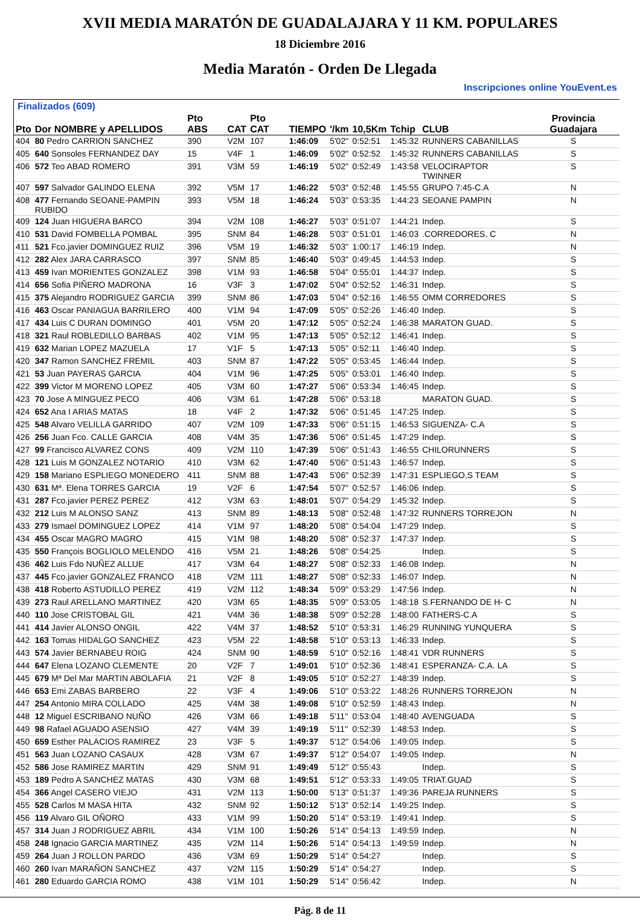XVII MEDIA MARATÓN DE GUADALAJARA Y 11 KM. POPULARES
18 Diciembre 2016
Media Maratón - Orden De Llegada
Inscripciones online YouEvent.es
Finalizados (609)
| Pto | Dor NOMBRE y APELLIDOS | Pto ABS | CAT | Pto CAT | TIEMPO | '/km | 10,5Km | Tchip | CLUB | Provincia Guadajara |
| --- | --- | --- | --- | --- | --- | --- | --- | --- | --- | --- |
| 404 | 80 Pedro CARRION SANCHEZ | 390 | V2M | 107 | 1:46:09 | 5'02" | 0:52:51 | 1:45:32 | RUNNERS CABANILLAS | S |
| 405 | 640 Sonsoles FERNANDEZ DAY | 15 | V4F | 1 | 1:46:09 | 5'02" | 0:52:52 | 1:45:32 | RUNNERS CABANILLAS | S |
| 406 | 572 Teo ABAD ROMERO | 391 | V3M | 59 | 1:46:19 | 5'02" | 0:52:49 | 1:43:58 | VELOCIRAPTOR TWINNER | S |
| 407 | 597 Salvador GALINDO ELENA | 392 | V5M | 17 | 1:46:22 | 5'03" | 0:52:48 | 1:45:55 | GRUPO 7:45-C.A | N |
| 408 | 477 Fernando SEOANE-PAMPIN RUBIDO | 393 | V5M | 18 | 1:46:24 | 5'03" | 0:53:35 | 1:44:23 | SEOANE PAMPIN | N |
| 409 | 124 Juan HIGUERA BARCO | 394 | V2M | 108 | 1:46:27 | 5'03" | 0:51:07 | 1:44:21 | Indep. | S |
| 410 | 531 David FOMBELLA POMBAL | 395 | SNM | 84 | 1:46:28 | 5'03" | 0:51:01 | 1:46:03 | .CORREDORES. C | N |
| 411 | 521 Fco.javier DOMINGUEZ RUIZ | 396 | V5M | 19 | 1:46:32 | 5'03" | 1:00:17 | 1:46:19 | Indep. | N |
| 412 | 282 Alex JARA CARRASCO | 397 | SNM | 85 | 1:46:40 | 5'03" | 0:49:45 | 1:44:53 | Indep. | S |
| 413 | 459 Ivan MORIENTES GONZALEZ | 398 | V1M | 93 | 1:46:58 | 5'04" | 0:55:01 | 1:44:37 | Indep. | S |
| 414 | 656 Sofia PIÑERO MADRONA | 16 | V3F | 3 | 1:47:02 | 5'04" | 0:52:52 | 1:46:31 | Indep. | S |
| 415 | 375 Alejandro RODRIGUEZ GARCIA | 399 | SNM | 86 | 1:47:03 | 5'04" | 0:52:16 | 1:46:55 | OMM CORREDORES | S |
| 416 | 463 Oscar PANIAGUA BARRILERO | 400 | V1M | 94 | 1:47:09 | 5'05" | 0:52:26 | 1:46:40 | Indep. | S |
| 417 | 434 Luis C DURAN DOMINGO | 401 | V5M | 20 | 1:47:12 | 5'05" | 0:52:24 | 1:46:38 | MARATON GUAD. | S |
| 418 | 321 Raul ROBLEDILLO BARBAS | 402 | V1M | 95 | 1:47:13 | 5'05" | 0:52:12 | 1:46:41 | Indep. | S |
| 419 | 632 Marian LOPEZ MAZUELA | 17 | V1F | 5 | 1:47:13 | 5'05" | 0:52:11 | 1:46:40 | Indep. | S |
| 420 | 347 Ramon SANCHEZ FREMIL | 403 | SNM | 87 | 1:47:22 | 5'05" | 0:53:45 | 1:46:44 | Indep. | S |
| 421 | 53 Juan PAYERAS GARCIA | 404 | V1M | 96 | 1:47:25 | 5'05" | 0:53:01 | 1:46:40 | Indep. | S |
| 422 | 399 Victor M MORENO LOPEZ | 405 | V3M | 60 | 1:47:27 | 5'06" | 0:53:34 | 1:46:45 | Indep. | S |
| 423 | 70 Jose A MINGUEZ PECO | 406 | V3M | 61 | 1:47:28 | 5'06" | 0:53:18 | | MARATON GUAD. | S |
| 424 | 652 Ana I ARIAS MATAS | 18 | V4F | 2 | 1:47:32 | 5'06" | 0:51:45 | 1:47:25 | Indep. | S |
| 425 | 548 Alvaro VELILLA GARRIDO | 407 | V2M | 109 | 1:47:33 | 5'06" | 0:51:15 | 1:46:53 | SIGUENZA- C.A | S |
| 426 | 256 Juan Fco. CALLE GARCIA | 408 | V4M | 35 | 1:47:36 | 5'06" | 0:51:45 | 1:47:29 | Indep. | S |
| 427 | 99 Francisco ALVAREZ CONS | 409 | V2M | 110 | 1:47:39 | 5'06" | 0:51:43 | 1:46:55 | CHILORUNNERS | S |
| 428 | 121 Luis M GONZALEZ NOTARIO | 410 | V3M | 62 | 1:47:40 | 5'06" | 0:51:43 | 1:46:57 | Indep. | S |
| 429 | 158 Mariano ESPLIEGO MONEDERO | 411 | SNM | 88 | 1:47:43 | 5'06" | 0:52:39 | 1:47:31 | ESPLIEGO,S TEAM | S |
| 430 | 631 Mª. Elena TORRES GARCIA | 19 | V2F | 6 | 1:47:54 | 5'07" | 0:52:57 | 1:46:06 | Indep. | S |
| 431 | 287 Fco.javier PEREZ PEREZ | 412 | V3M | 63 | 1:48:01 | 5'07" | 0:54:29 | 1:45:32 | Indep. | S |
| 432 | 212 Luis M ALONSO SANZ | 413 | SNM | 89 | 1:48:13 | 5'08" | 0:52:48 | 1:47:32 | RUNNERS TORREJON | N |
| 433 | 279 Ismael DOMINGUEZ LOPEZ | 414 | V1M | 97 | 1:48:20 | 5'08" | 0:54:04 | 1:47:29 | Indep. | S |
| 434 | 455 Oscar MAGRO MAGRO | 415 | V1M | 98 | 1:48:20 | 5'08" | 0:52:37 | 1:47:37 | Indep. | S |
| 435 | 550 François BOGLIOLO MELENDO | 416 | V5M | 21 | 1:48:26 | 5'08" | 0:54:25 | | Indep. | S |
| 436 | 462 Luis Fdo NUÑEZ ALLUE | 417 | V3M | 64 | 1:48:27 | 5'08" | 0:52:33 | 1:46:08 | Indep. | N |
| 437 | 445 Fco.javier GONZALEZ FRANCO | 418 | V2M | 111 | 1:48:27 | 5'08" | 0:52:33 | 1:46:07 | Indep. | N |
| 438 | 418 Roberto ASTUDILLO PEREZ | 419 | V2M | 112 | 1:48:34 | 5'09" | 0:53:29 | 1:47:56 | Indep. | N |
| 439 | 273 Raul ARELLANO MARTINEZ | 420 | V3M | 65 | 1:48:35 | 5'09" | 0:53:05 | 1:48:18 | S.FERNANDO DE H- C | N |
| 440 | 110 Jose CRISTOBAL GIL | 421 | V4M | 36 | 1:48:38 | 5'09" | 0:52:28 | 1:48:00 | FATHERS-C.A | S |
| 441 | 414 Javier ALONSO ONGIL | 422 | V4M | 37 | 1:48:52 | 5'10" | 0:53:31 | 1:46:29 | RUNNING YUNQUERA | S |
| 442 | 163 Tomas HIDALGO SANCHEZ | 423 | V5M | 22 | 1:48:58 | 5'10" | 0:53:13 | 1:46:33 | Indep. | S |
| 443 | 574 Javier BERNABEU ROIG | 424 | SNM | 90 | 1:48:59 | 5'10" | 0:52:16 | 1:48:41 | VDR RUNNERS | S |
| 444 | 647 Elena LOZANO CLEMENTE | 20 | V2F | 7 | 1:49:01 | 5'10" | 0:52:36 | 1:48:41 | ESPERANZA- C.A. LA | S |
| 445 | 679 Mª Del Mar MARTIN ABOLAFIA | 21 | V2F | 8 | 1:49:05 | 5'10" | 0:52:27 | 1:48:39 | Indep. | S |
| 446 | 653 Emi ZABAS BARBERO | 22 | V3F | 4 | 1:49:06 | 5'10" | 0:53:22 | 1:48:26 | RUNNERS TORREJON | N |
| 447 | 254 Antonio MIRA COLLADO | 425 | V4M | 38 | 1:49:08 | 5'10" | 0:52:59 | 1:48:43 | Indep. | N |
| 448 | 12 Miguel ESCRIBANO NUÑO | 426 | V3M | 66 | 1:49:18 | 5'11" | 0:53:04 | 1:48:40 | AVENGUADA | S |
| 449 | 98 Rafael AGUADO ASENSIO | 427 | V4M | 39 | 1:49:19 | 5'11" | 0:52:39 | 1:48:53 | Indep. | S |
| 450 | 659 Esther PALACIOS RAMIREZ | 23 | V3F | 5 | 1:49:37 | 5'12" | 0:54:06 | 1:49:05 | Indep. | S |
| 451 | 563 Juan LOZANO CASAUX | 428 | V3M | 67 | 1:49:37 | 5'12" | 0:54:07 | 1:49:05 | Indep. | N |
| 452 | 586 Jose RAMIREZ MARTIN | 429 | SNM | 91 | 1:49:49 | 5'12" | 0:55:43 | | Indep. | S |
| 453 | 189 Pedro A SANCHEZ MATAS | 430 | V3M | 68 | 1:49:51 | 5'12" | 0:53:33 | 1:49:05 | TRIAT.GUAD | S |
| 454 | 366 Angel CASERO VIEJO | 431 | V2M | 113 | 1:50:00 | 5'13" | 0:51:37 | 1:49:36 | PAREJA RUNNERS | S |
| 455 | 528 Carlos M MASA HITA | 432 | SNM | 92 | 1:50:12 | 5'13" | 0:52:14 | 1:49:25 | Indep. | S |
| 456 | 119 Alvaro GIL OÑORO | 433 | V1M | 99 | 1:50:20 | 5'14" | 0:53:19 | 1:49:41 | Indep. | S |
| 457 | 314 Juan J RODRIGUEZ ABRIL | 434 | V1M | 100 | 1:50:26 | 5'14" | 0:54:13 | 1:49:59 | Indep. | N |
| 458 | 248 Ignacio GARCIA MARTINEZ | 435 | V2M | 114 | 1:50:26 | 5'14" | 0:54:13 | 1:49:59 | Indep. | N |
| 459 | 264 Juan J ROLLON PARDO | 436 | V3M | 69 | 1:50:29 | 5'14" | 0:54:27 | | Indep. | S |
| 460 | 260 Ivan MARAÑON SANCHEZ | 437 | V2M | 115 | 1:50:29 | 5'14" | 0:54:27 | | Indep. | S |
| 461 | 280 Eduardo GARCIA ROMO | 438 | V1M | 101 | 1:50:29 | 5'14" | 0:56:42 | | Indep. | N |
Pág. 8 de 11